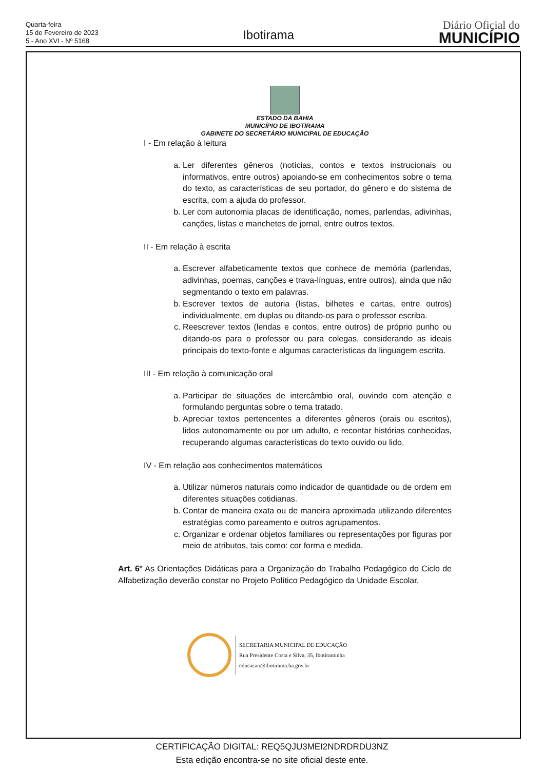Quarta-feira
15 de Fevereiro de 2023
5 - Ano XVI - Nº 5168
Ibotirama
Diário Oficial do
MUNICÍPIO
ESTADO DA BAHIA
MUNICÍPIO DE IBOTIRAMA
GABINETE DO SECRETÁRIO MUNICIPAL DE EDUCAÇÃO
I - Em relação à leitura
a. Ler diferentes gêneros (notícias, contos e textos instrucionais ou informativos, entre outros) apoiando-se em conhecimentos sobre o tema do texto, as características de seu portador, do gênero e do sistema de escrita, com a ajuda do professor.
b. Ler com autonomia placas de identificação, nomes, parlendas, adivinhas, canções, listas e manchetes de jornal, entre outros textos.
II - Em relação à escrita
a. Escrever alfabeticamente textos que conhece de memória (parlendas, adivinhas, poemas, canções e trava-línguas, entre outros), ainda que não segmentando o texto em palavras.
b. Escrever textos de autoria (listas, bilhetes e cartas, entre outros) individualmente, em duplas ou ditando-os para o professor escriba.
c. Reescrever textos (lendas e contos, entre outros) de próprio punho ou ditando-os para o professor ou para colegas, considerando as ideais principais do texto-fonte e algumas características da linguagem escrita.
III - Em relação à comunicação oral
a. Participar de situações de intercâmbio oral, ouvindo com atenção e formulando perguntas sobre o tema tratado.
b. Apreciar textos pertencentes a diferentes gêneros (orais ou escritos), lidos autonomamente ou por um adulto, e recontar histórias conhecidas, recuperando algumas características do texto ouvido ou lido.
IV - Em relação aos conhecimentos matemáticos
a. Utilizar números naturais como indicador de quantidade ou de ordem em diferentes situações cotidianas.
b. Contar de maneira exata ou de maneira aproximada utilizando diferentes estratégias como pareamento e outros agrupamentos.
c. Organizar e ordenar objetos familiares ou representações por figuras por meio de atributos, tais como: cor forma e medida.
Art. 6º As Orientações Didáticas para a Organização do Trabalho Pedagógico do Ciclo de Alfabetização deverão constar no Projeto Político Pedagógico da Unidade Escolar.
SECRETARIA MUNICIPAL DE EDUCAÇÃO
Rua Presidente Costa e Silva, 35, Ibotiraminha
educacao@ibotirama.ba.gov.br
CERTIFICAÇÃO DIGITAL: REQ5QJU3MEI2NDRDRDU3NZ
Esta edição encontra-se no site oficial deste ente.